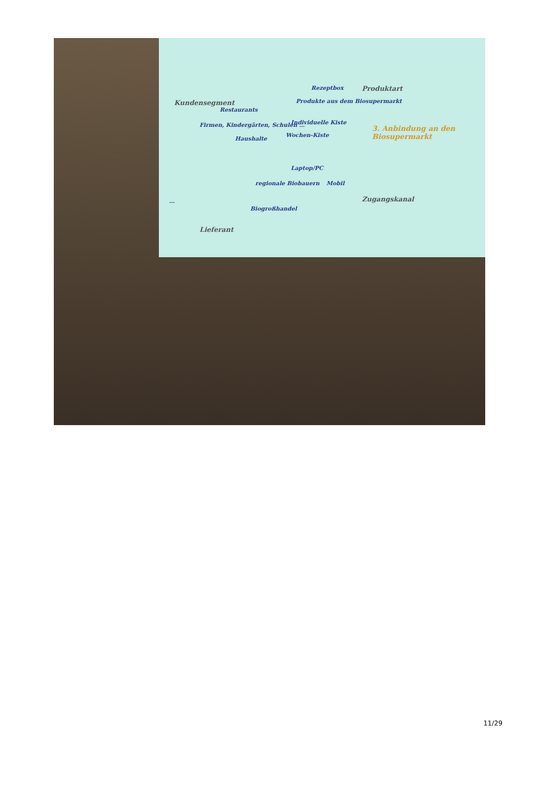Kundensegment
Restaurants
Firmen, Kindergärten, Schulen …
Haushalte
Rezeptbox Produktart
Produkte aus dem Biosupermarkt
Individuelle Kiste
Wochen-Kiste
3. Anbindung an den Biosupermarkt
Laptop/PC
Mobil
regionale Biobauern
Zugangskanal
…
Biogroßhandel
Lieferant
11/29